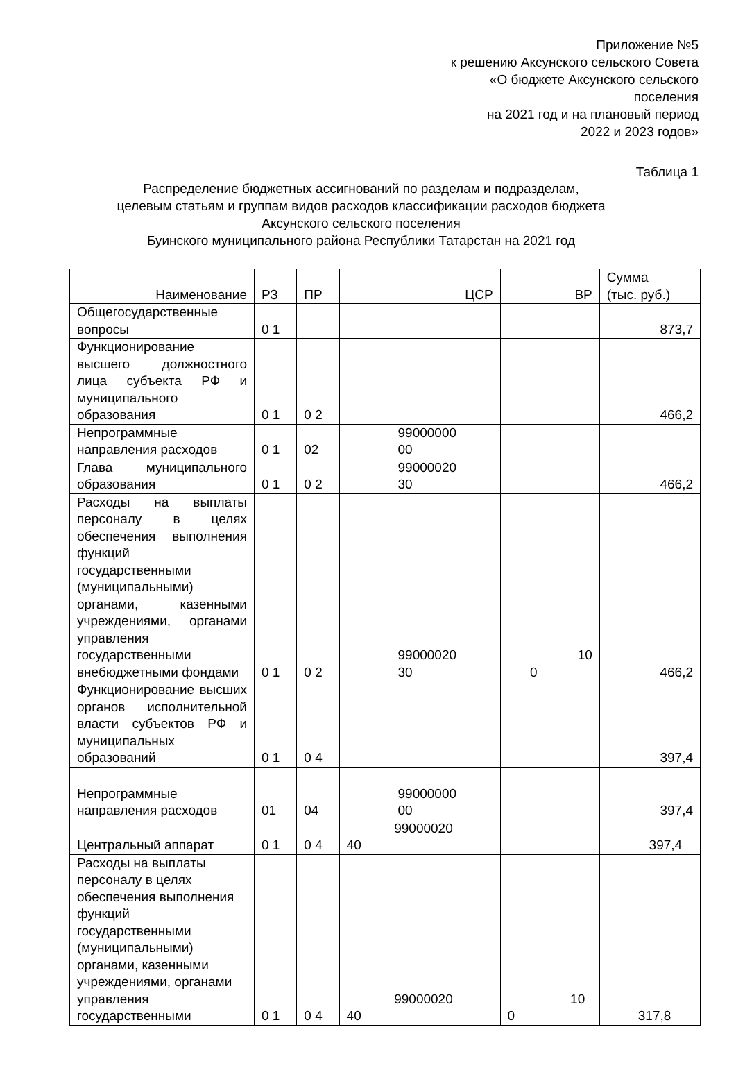Приложение №5
к решению Аксунского сельского Совета
«О бюджете Аксунского сельского
поселения
на 2021 год и на плановый период
2022 и 2023 годов»
Таблица 1
Распределение бюджетных ассигнований по разделам и подразделам,
целевым статьям и группам видов расходов классификации расходов бюджета
Аксунского сельского поселения
Буинского муниципального района Республики Татарстан на 2021 год
| Наименование | РЗ | ПР | ЦСР | ВР | Сумма (тыс. руб.) |
| Общегосударственные вопросы | 0 1 | | | | 873,7 |
| Функционирование высшего должностного лица субъекта РФ и муниципального образования | 0 1 | 0 2 | | | 466,2 |
| Непрограммные направления расходов | 0 1 | 02 | 99000000 00 | | |
| Глава муниципального образования | 0 1 | 0 2 | 99000020 30 | | 466,2 |
| Расходы на выплаты персоналу в целях обеспечения выполнения функций государственными (муниципальными) органами, казенными учреждениями, органами управления государственными внебюджетными фондами | 0 1 | 0 2 | 99000020 30 | 10 0 | 466,2 |
| Функционирование высших органов исполнительной власти субъектов РФ и муниципальных образований | 0 1 | 0 4 | | | 397,4 |
| Непрограммные направления расходов | 01 | 04 | 99000000 00 | | 397,4 |
| Центральный аппарат | 0 1 | 0 4 | 99000020 40 | | 397,4 |
| Расходы на выплаты персоналу в целях обеспечения выполнения функций государственными (муниципальными) органами, казенными учреждениями, органами управления государственными | 0 1 | 0 4 | 99000020 40 | 10 0 | 317,8 |